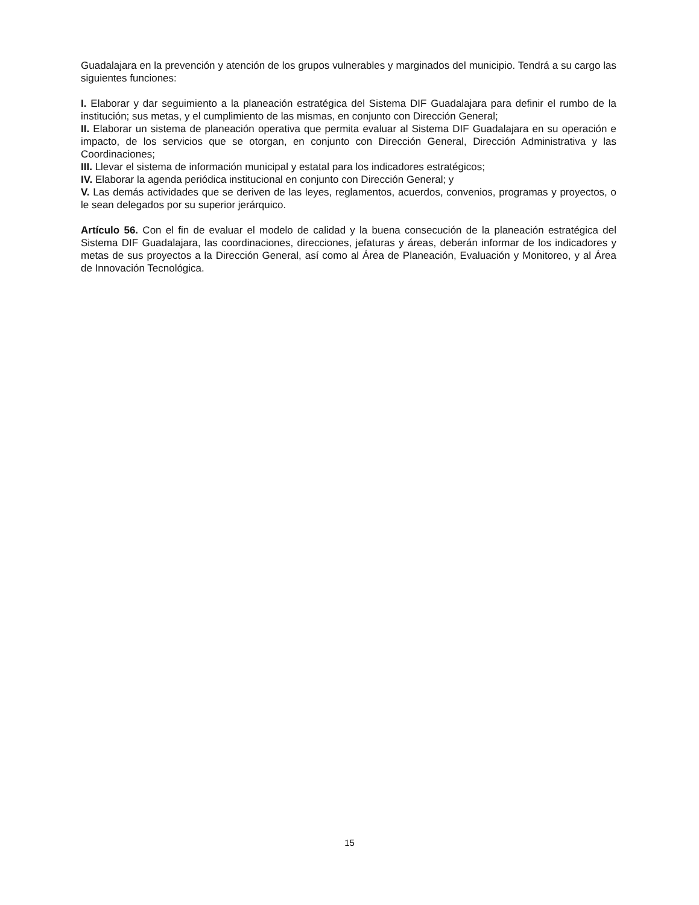Guadalajara en la prevención y atención de los grupos vulnerables y marginados del municipio. Tendrá a su cargo las siguientes funciones:
I. Elaborar y dar seguimiento a la planeación estratégica del Sistema DIF Guadalajara para definir el rumbo de la institución; sus metas, y el cumplimiento de las mismas, en conjunto con Dirección General;
II. Elaborar un sistema de planeación operativa que permita evaluar al Sistema DIF Guadalajara en su operación e impacto, de los servicios que se otorgan, en conjunto con Dirección General, Dirección Administrativa y las Coordinaciones;
III. Llevar el sistema de información municipal y estatal para los indicadores estratégicos;
IV. Elaborar la agenda periódica institucional en conjunto con Dirección General; y
V. Las demás actividades que se deriven de las leyes, reglamentos, acuerdos, convenios, programas y proyectos, o le sean delegados por su superior jerárquico.
Artículo 56. Con el fin de evaluar el modelo de calidad y la buena consecución de la planeación estratégica del Sistema DIF Guadalajara, las coordinaciones, direcciones, jefaturas y áreas, deberán informar de los indicadores y metas de sus proyectos a la Dirección General, así como al Área de Planeación, Evaluación y Monitoreo, y al Área de Innovación Tecnológica.
15